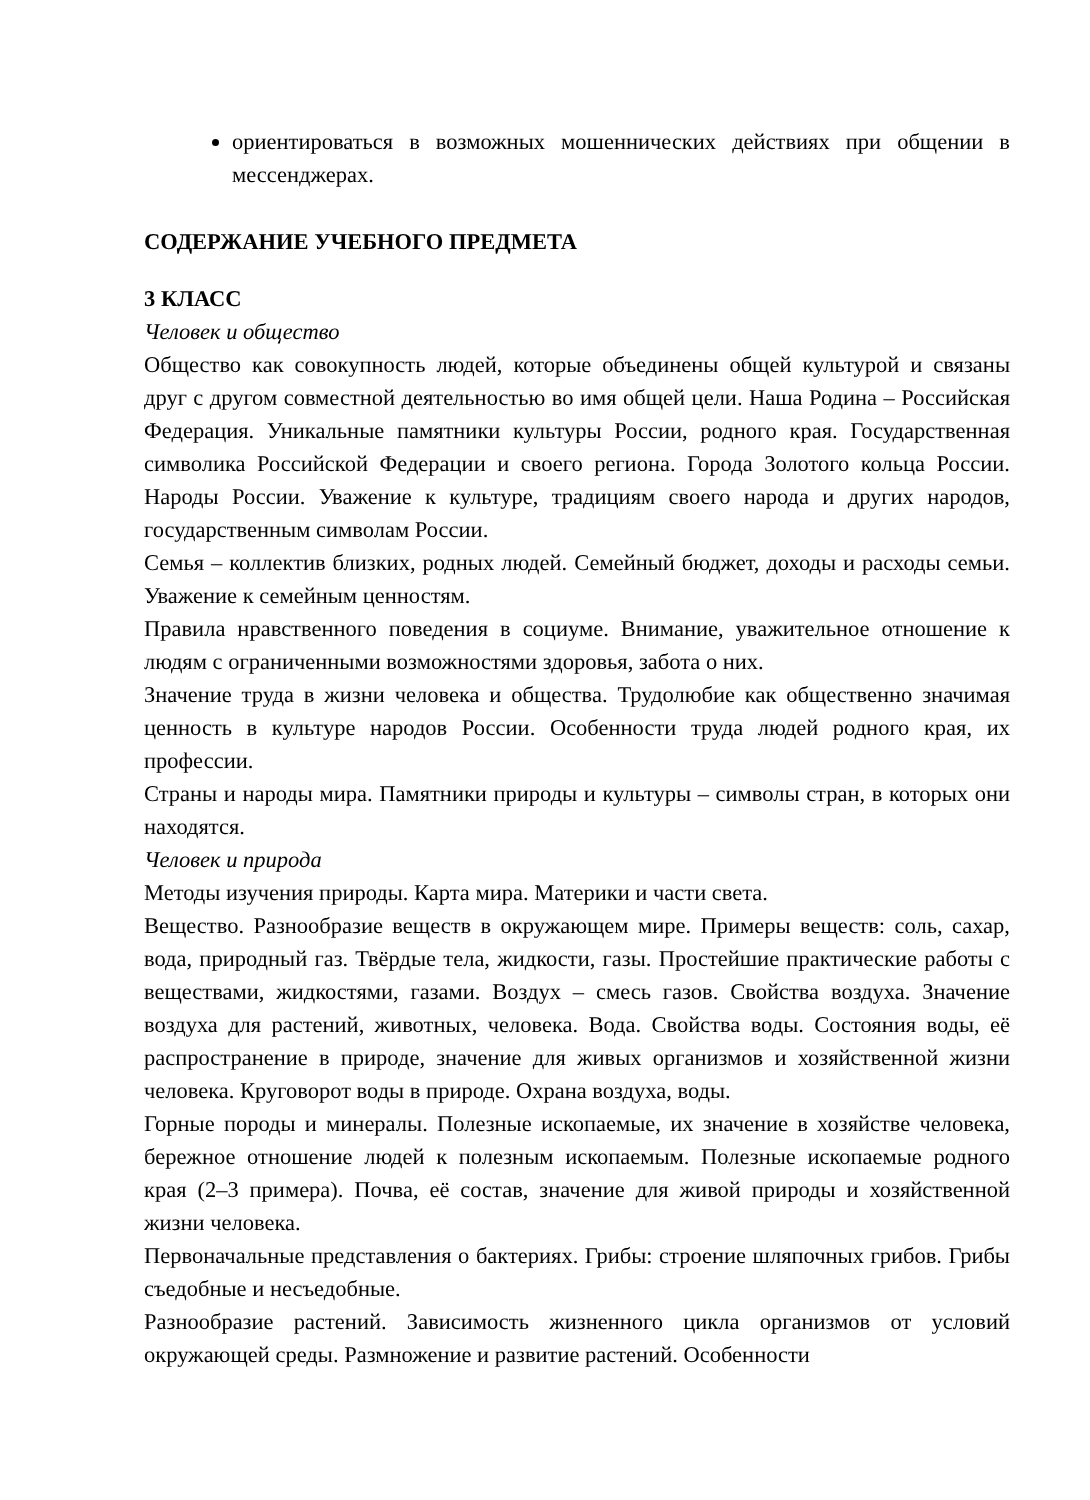ориентироваться в возможных мошеннических действиях при общении в мессенджерах.
СОДЕРЖАНИЕ УЧЕБНОГО ПРЕДМЕТА
3 КЛАСС
Человек и общество
Общество как совокупность людей, которые объединены общей культурой и связаны друг с другом совместной деятельностью во имя общей цели. Наша Родина – Российская Федерация. Уникальные памятники культуры России, родного края. Государственная символика Российской Федерации и своего региона. Города Золотого кольца России. Народы России. Уважение к культуре, традициям своего народа и других народов, государственным символам России.
Семья – коллектив близких, родных людей. Семейный бюджет, доходы и расходы семьи. Уважение к семейным ценностям.
Правила нравственного поведения в социуме. Внимание, уважительное отношение к людям с ограниченными возможностями здоровья, забота о них.
Значение труда в жизни человека и общества. Трудолюбие как общественно значимая ценность в культуре народов России. Особенности труда людей родного края, их профессии.
Страны и народы мира. Памятники природы и культуры – символы стран, в которых они находятся.
Человек и природа
Методы изучения природы. Карта мира. Материки и части света.
Вещество. Разнообразие веществ в окружающем мире. Примеры веществ: соль, сахар, вода, природный газ. Твёрдые тела, жидкости, газы. Простейшие практические работы с веществами, жидкостями, газами. Воздух – смесь газов. Свойства воздуха. Значение воздуха для растений, животных, человека. Вода. Свойства воды. Состояния воды, её распространение в природе, значение для живых организмов и хозяйственной жизни человека. Круговорот воды в природе. Охрана воздуха, воды.
Горные породы и минералы. Полезные ископаемые, их значение в хозяйстве человека, бережное отношение людей к полезным ископаемым. Полезные ископаемые родного края (2–3 примера). Почва, её состав, значение для живой природы и хозяйственной жизни человека.
Первоначальные представления о бактериях. Грибы: строение шляпочных грибов. Грибы съедобные и несъедобные.
Разнообразие растений. Зависимость жизненного цикла организмов от условий окружающей среды. Размножение и развитие растений. Особенности